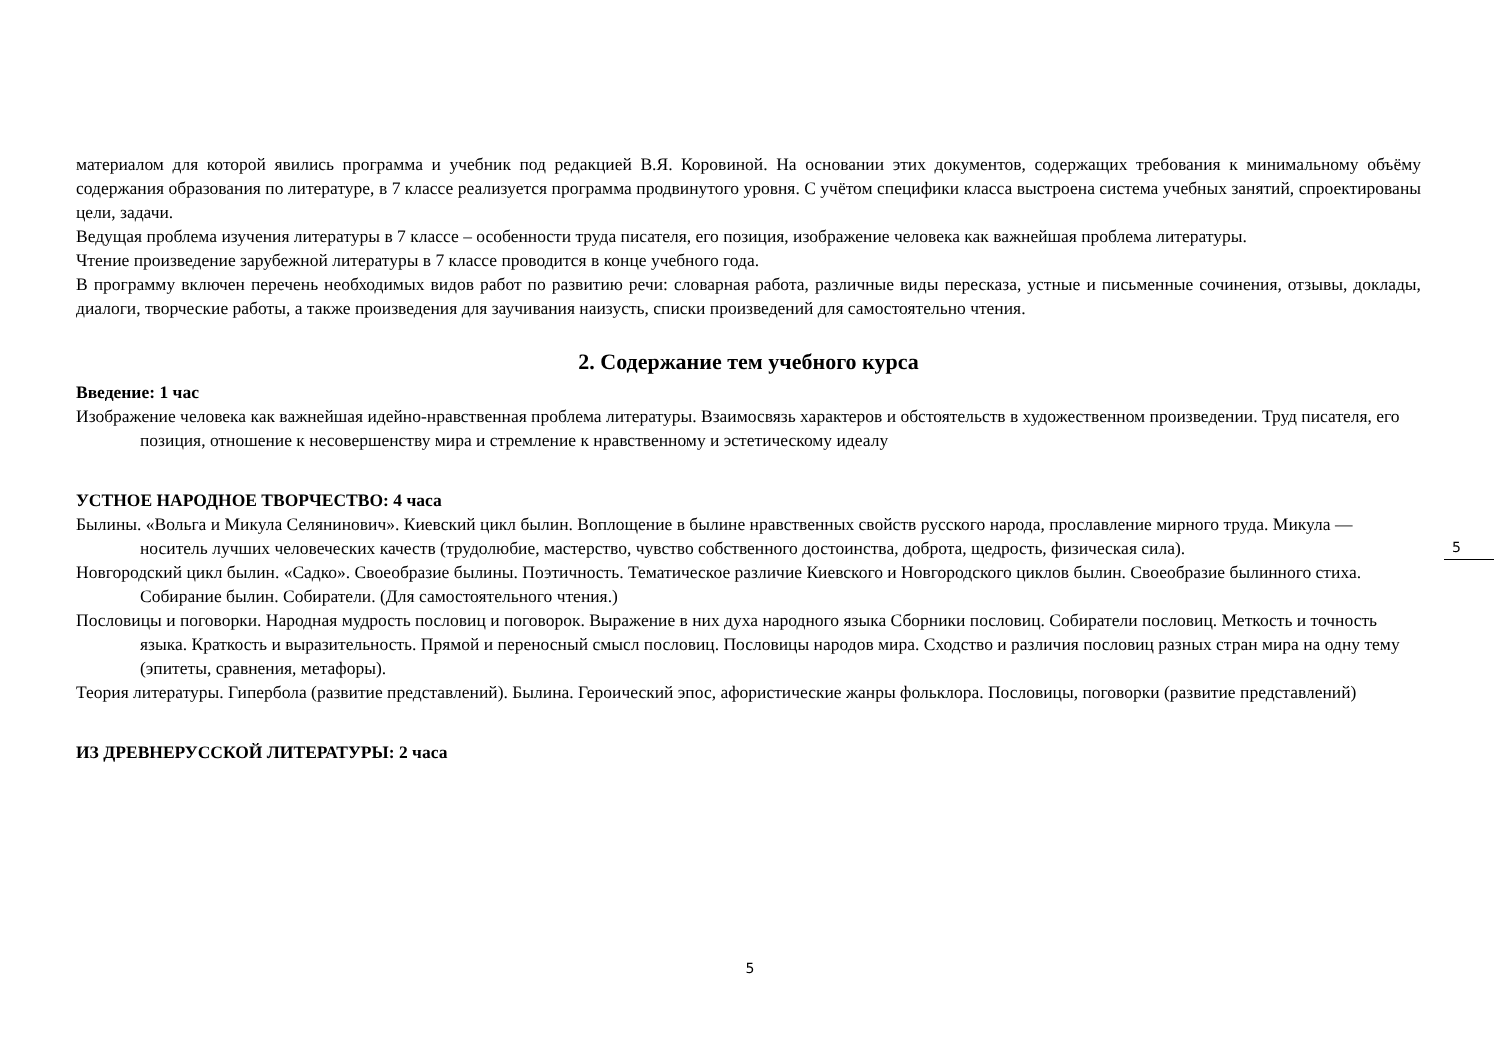материалом для которой явились программа и учебник под редакцией В.Я. Коровиной. На основании этих документов, содержащих требования к минимальному объёму содержания образования по литературе, в 7 классе реализуется программа продвинутого уровня. С учётом специфики класса выстроена система учебных занятий, спроектированы цели, задачи.
Ведущая проблема изучения литературы в 7 классе – особенности труда писателя, его позиция, изображение человека как важнейшая проблема литературы.
Чтение произведение зарубежной литературы в 7 классе проводится в конце учебного года.
В программу включен перечень необходимых видов работ по развитию речи: словарная работа, различные виды пересказа, устные и письменные сочинения, отзывы, доклады, диалоги, творческие работы, а также произведения для заучивания наизусть, списки произведений для самостоятельно чтения.
2. Содержание тем учебного курса
Введение: 1 час
Изображение человека как важнейшая идейно-нравственная проблема литературы. Взаимосвязь характеров и обстоятельств в художественном произведении. Труд писателя, его позиция, отношение к несовершенству мира и стремление к нравственному и эстетическому идеалу
УСТНОЕ НАРОДНОЕ ТВОРЧЕСТВО: 4 часа
Былины. «Вольга и Микула Селянинович». Киевский цикл былин. Воплощение в былине нравственных свойств русского народа, прославление мирного труда. Микула — носитель лучших человеческих качеств (трудолюбие, мастерство, чувство собственного достоинства, доброта, щедрость, физическая сила).
Новгородский цикл былин. «Садко». Своеобразие былины. Поэтичность. Тематическое различие Киевского и Новгородского циклов былин. Своеобразие былинного стиха. Собирание былин. Собиратели. (Для самостоятельного чтения.)
Пословицы и поговорки. Народная мудрость пословиц и поговорок. Выражение в них духа народного языка Сборники пословиц. Собиратели пословиц. Меткость и точность языка. Краткость и выразительность. Прямой и переносный смысл пословиц. Пословицы народов мира. Сходство и различия пословиц разных стран мира на одну тему (эпитеты, сравнения, метафоры).
Теория литературы. Гипербола (развитие представлений). Былина. Героический эпос, афористические жанры фольклора. Пословицы, поговорки (развитие представлений)
ИЗ ДРЕВНЕРУССКОЙ ЛИТЕРАТУРЫ: 2 часа
5
5